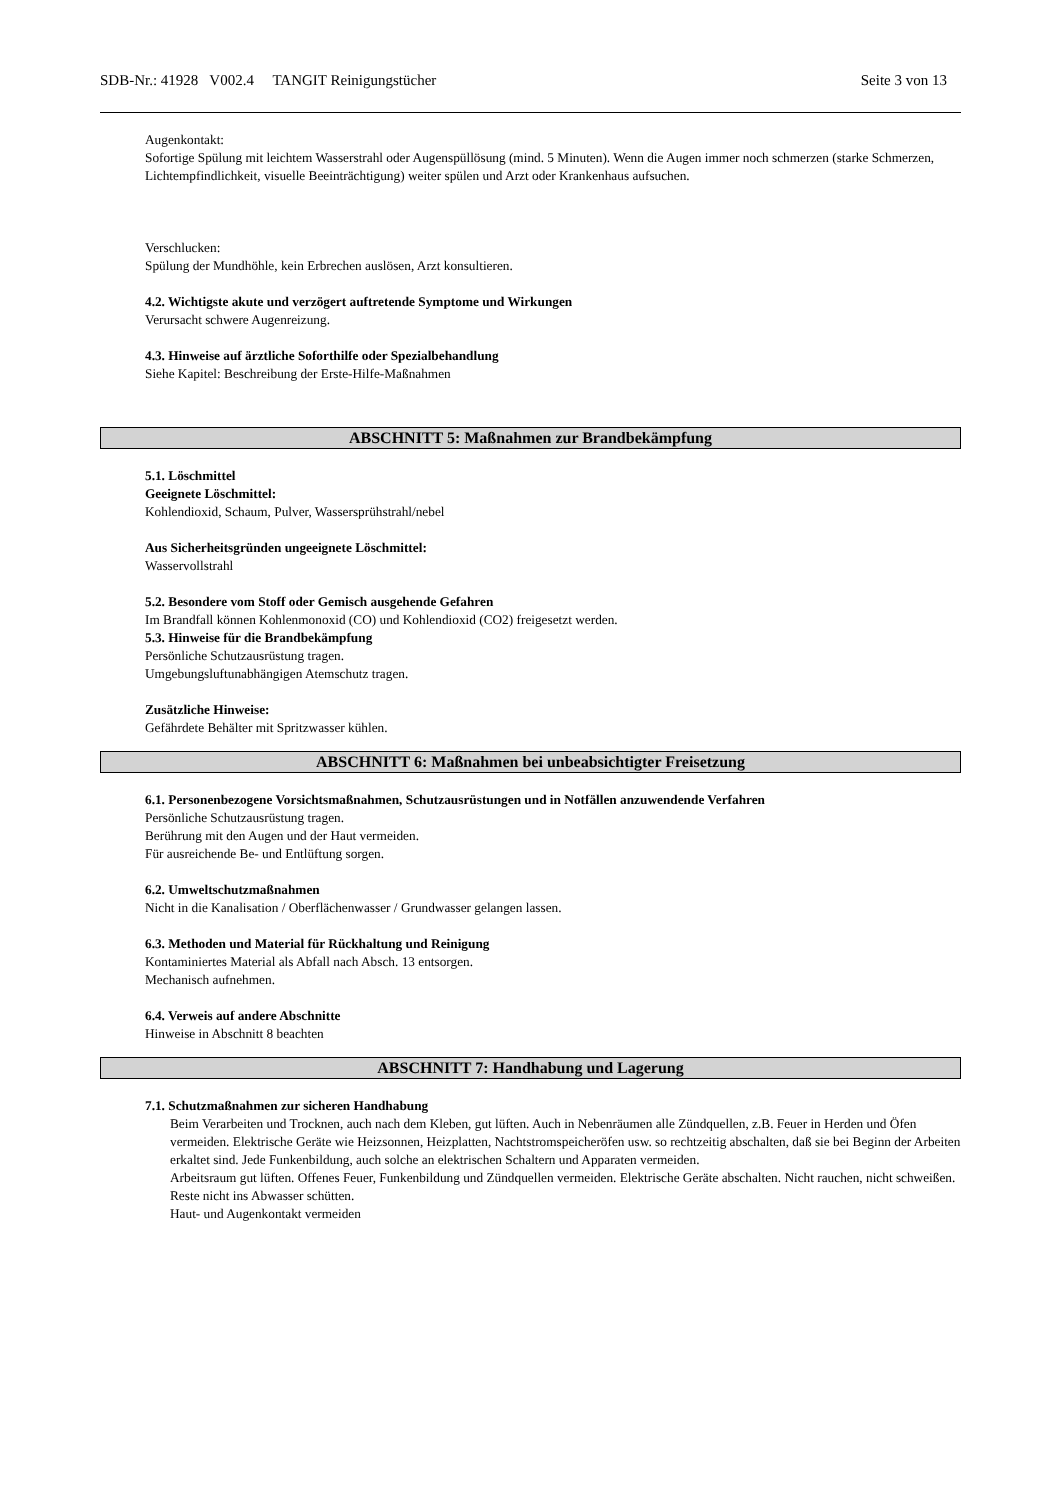SDB-Nr.: 41928 V002.4 TANGIT Reinigungstücher Seite 3 von 13
Augenkontakt:
Sofortige Spülung mit leichtem Wasserstrahl oder Augenspüllösung (mind. 5 Minuten). Wenn die Augen immer noch schmerzen (starke Schmerzen, Lichtempfindlichkeit, visuelle Beeinträchtigung) weiter spülen und Arzt oder Krankenhaus aufsuchen.
Verschlucken:
Spülung der Mundhöhle, kein Erbrechen auslösen, Arzt konsultieren.
4.2. Wichtigste akute und verzögert auftretende Symptome und Wirkungen
Verursacht schwere Augenreizung.
4.3. Hinweise auf ärztliche Soforthilfe oder Spezialbehandlung
Siehe Kapitel: Beschreibung der Erste-Hilfe-Maßnahmen
ABSCHNITT 5: Maßnahmen zur Brandbekämpfung
5.1. Löschmittel
Geeignete Löschmittel:
Kohlendioxid, Schaum, Pulver, Wassersprühstrahl/nebel
Aus Sicherheitsgründen ungeeignete Löschmittel:
Wasservollstrahl
5.2. Besondere vom Stoff oder Gemisch ausgehende Gefahren
Im Brandfall können Kohlenmonoxid (CO) und Kohlendioxid (CO2) freigesetzt werden.
5.3. Hinweise für die Brandbekämpfung
Persönliche Schutzausrüstung tragen.
Umgebungsluftunabhängigen Atemschutz tragen.
Zusätzliche Hinweise:
Gefährdete Behälter mit Spritzwasser kühlen.
ABSCHNITT 6: Maßnahmen bei unbeabsichtigter Freisetzung
6.1. Personenbezogene Vorsichtsmaßnahmen, Schutzausrüstungen und in Notfällen anzuwendende Verfahren
Persönliche Schutzausrüstung tragen.
Berührung mit den Augen und der Haut vermeiden.
Für ausreichende Be- und Entlüftung sorgen.
6.2. Umweltschutzmaßnahmen
Nicht in die Kanalisation / Oberflächenwasser / Grundwasser gelangen lassen.
6.3. Methoden und Material für Rückhaltung und Reinigung
Kontaminiertes Material als Abfall nach Absch. 13 entsorgen.
Mechanisch aufnehmen.
6.4. Verweis auf andere Abschnitte
Hinweise in Abschnitt 8 beachten
ABSCHNITT 7: Handhabung und Lagerung
7.1. Schutzmaßnahmen zur sicheren Handhabung
Beim Verarbeiten und Trocknen, auch nach dem Kleben, gut lüften. Auch in Nebenräumen alle Zündquellen, z.B. Feuer in Herden und Öfen vermeiden. Elektrische Geräte wie Heizsonnen, Heizplatten, Nachtstromspeicheröfen usw. so rechtzeitig abschalten, daß sie bei Beginn der Arbeiten erkaltet sind. Jede Funkenbildung, auch solche an elektrischen Schaltern und Apparaten vermeiden.
Arbeitsraum gut lüften. Offenes Feuer, Funkenbildung und Zündquellen vermeiden. Elektrische Geräte abschalten. Nicht rauchen, nicht schweißen. Reste nicht ins Abwasser schütten.
Haut- und Augenkontakt vermeiden